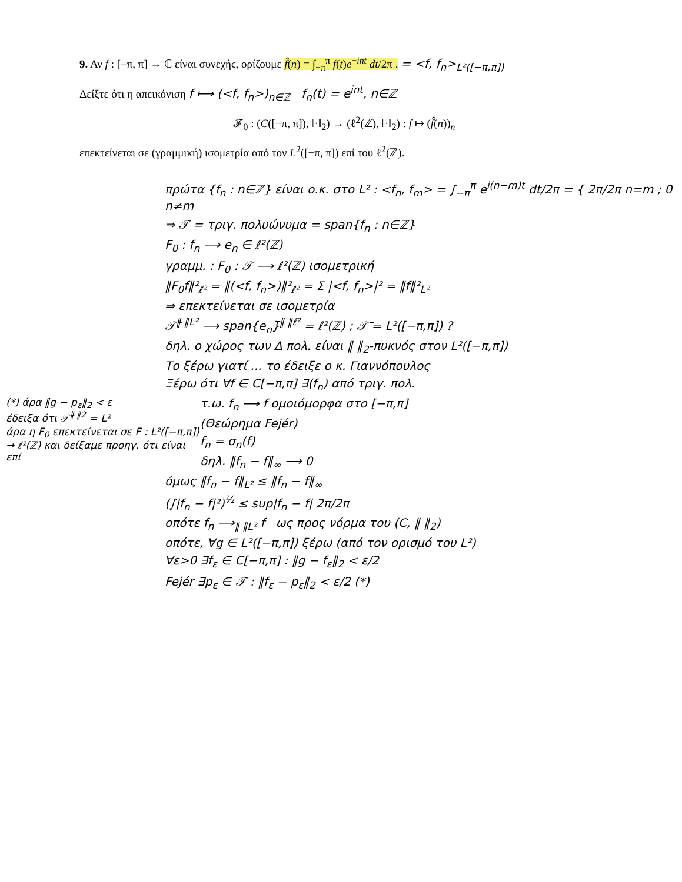9. Αν f : [−π, π] → ℂ είναι συνεχής, ορίζουμε f̂(n) = ∫<sub>−π</sub><sup>π</sup> f(t)e<sup>−int</sup> dt/2π . = <f, f<sub>n</sub>><sub>L²([−π,π])</sub>
Δείξτε ότι η απεικόνιση f ⟼ (<f, f<sub>n</sub>>)<sub>n∈ℤ</sub> f<sub>n</sub>(t) = e<sup>int</sup>, n∈ℤ
𝓕<sub>0</sub> : (C([−π, π]), ‖·‖<sub>2</sub>) → (ℓ<sup>2</sup>(ℤ), ‖·‖<sub>2</sub>) : f ↦ (f̂(n))<sub>n</sub>
επεκτείνεται σε (γραμμική) ισομετρία από τον L<sup>2</sup>([−π, π]) επί του ℓ<sup>2</sup>(ℤ).
πρώτα {f<sub>n</sub> : n∈ℤ} είναι ο.κ. στο L² : <f<sub>n</sub>, f<sub>m</sub>> = ∫<sub>−π</sub><sup>π</sup> e<sup>i(n−m)t</sup> dt/2π = { 2π/2π n=m ; 0 n≠m
⇒ 𝒯 = τριγ. πολυώνυμα = span{f<sub>n</sub> : n∈ℤ}
F<sub>0</sub> : f<sub>n</sub> ⟶ e<sub>n</sub> ∈ ℓ²(ℤ)
γραμμ. : F<sub>0</sub> : 𝒯 ⟶ ℓ²(ℤ) ισομετρική
‖F<sub>0</sub>f‖²<sub>ℓ²</sub> = ‖(<f, f<sub>n</sub>>)‖²<sub>ℓ²</sub> = Σ |<f, f<sub>n</sub>>|² = ‖f‖²<sub>L²</sub>
⇒ επεκτείνεται σε ισομετρία
𝒯̄<sup>‖ ‖L²</sup> ⟶ span{e<sub>n</sub>}̄<sup>‖ ‖ℓ²</sup> = ℓ²(ℤ) ; 𝒯̄ = L²([−π,π]) ?
δηλ. ο χώρος των Δ πολ. είναι ‖ ‖<sub>2</sub>-πυκνός στον L²([−π,π])
Το ξέρω γιατί ... το έδειξε ο κ. Γιαννόπουλος
Ξέρω ότι ∀f ∈ C[−π,π] ∃(f<sub>n</sub>) από τριγ. πολ.
(*) άρα ‖g − p<sub>ε</sub>‖<sub>2</sub> < ε
έδειξα ότι 𝒯̄<sup>‖ ‖2</sup> = L²
άρα η F<sub>0</sub> επεκτείνεται σε F : L²([−π,π]) → ℓ²(ℤ) και δείξαμε προηγ. ότι είναι επί
τ.ω. f<sub>n</sub> ⟶ f ομοιόμορφα στο [−π,π]
(Θεώρημα Fejér)
f<sub>n</sub> = σ<sub>n</sub>(f)
δηλ. ‖f<sub>n</sub> − f‖<sub>∞</sub> ⟶ 0
όμως ‖f<sub>n</sub> − f‖<sub>L²</sub> ≤ ‖f<sub>n</sub> − f‖<sub>∞</sub>
(∫|f<sub>n</sub> − f|²)<sup>½</sup> ≤ sup|f<sub>n</sub> − f| 2π/2π
οπότε f<sub>n</sub> ⟶<sub>‖ ‖L²</sub> f ως προς νόρμα του (C, ‖ ‖<sub>2</sub>)
οπότε, ∀g ∈ L²([−π,π]) ξέρω (από τον ορισμό του L²)
∀ε>0 ∃f<sub>ε</sub> ∈ C[−π,π] : ‖g − f<sub>ε</sub>‖<sub>2</sub> < ε/2
Fejér ∃p<sub>ε</sub> ∈ 𝒯 : ‖f<sub>ε</sub> − p<sub>ε</sub>‖<sub>2</sub> < ε/2 (*)